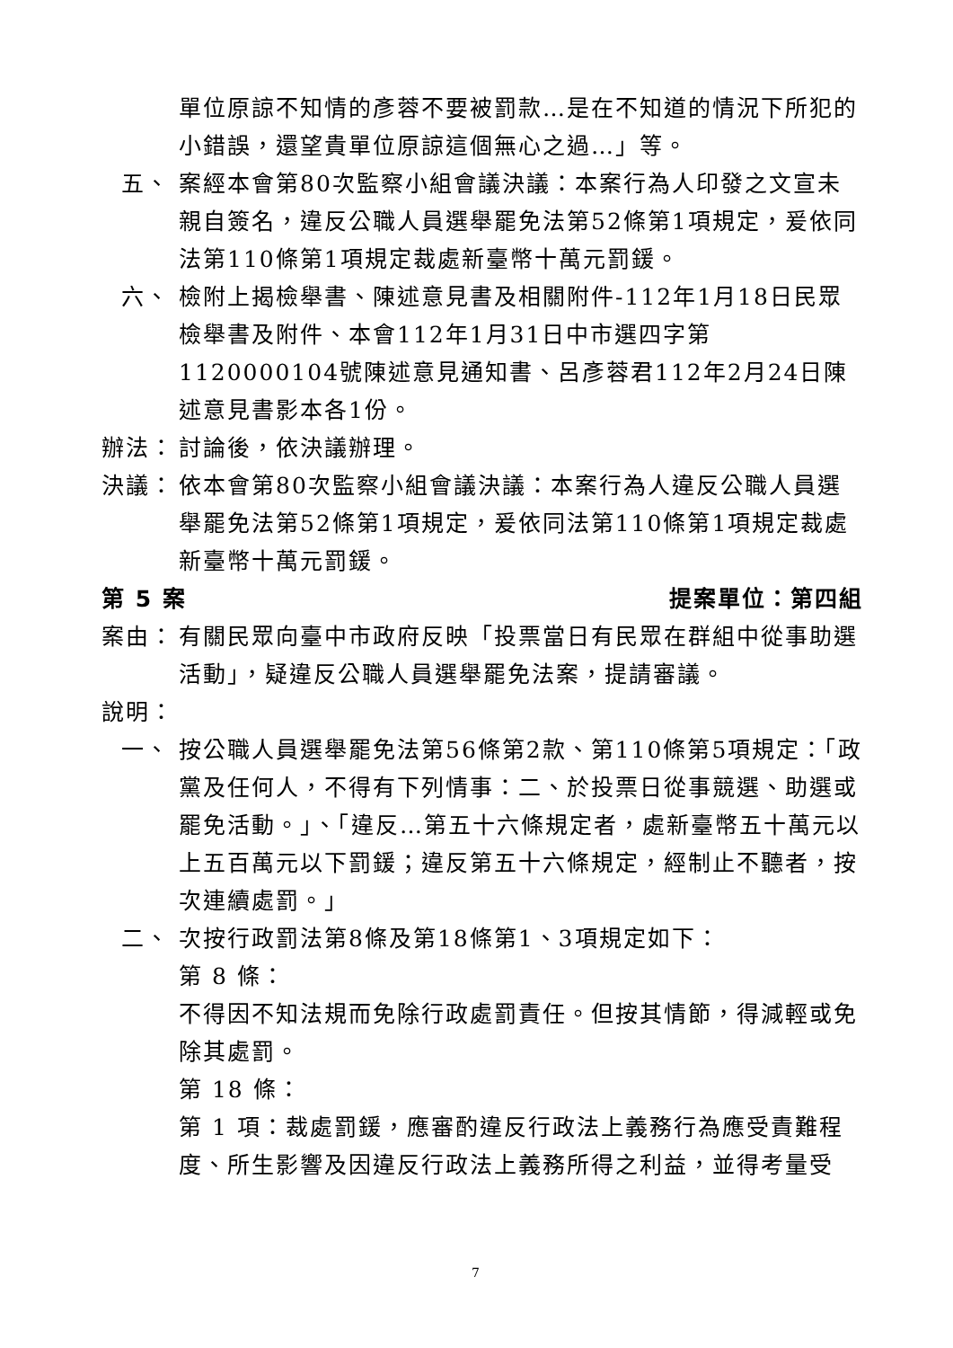單位原諒不知情的彥蓉不要被罰款…是在不知道的情況下所犯的小錯誤，還望貴單位原諒這個無心之過…」等。
五、 案經本會第80次監察小組會議決議：本案行為人印發之文宣未親自簽名，違反公職人員選舉罷免法第52條第1項規定，爰依同法第110條第1項規定裁處新臺幣十萬元罰鍰。
六、 檢附上揭檢舉書、陳述意見書及相關附件-112年1月18日民眾檢舉書及附件、本會112年1月31日中市選四字第1120000104號陳述意見通知書、呂彥蓉君112年2月24日陳述意見書影本各1份。
辦法： 討論後，依決議辦理。
決議： 依本會第80次監察小組會議決議：本案行為人違反公職人員選舉罷免法第52條第1項規定，爰依同法第110條第1項規定裁處新臺幣十萬元罰鍰。
第 5 案 提案單位：第四組
案由： 有關民眾向臺中市政府反映「投票當日有民眾在群組中從事助選活動」，疑違反公職人員選舉罷免法案，提請審議。
說明：
一、 按公職人員選舉罷免法第56條第2款、第110條第5項規定：「政黨及任何人，不得有下列情事：二、於投票日從事競選、助選或罷免活動。」、「違反…第五十六條規定者，處新臺幣五十萬元以上五百萬元以下罰鍰；違反第五十六條規定，經制止不聽者，按次連續處罰。」
二、 次按行政罰法第8條及第18條第1、3項規定如下：
第 8 條：
不得因不知法規而免除行政處罰責任。但按其情節，得減輕或免除其處罰。
第 18 條：
第 1 項：裁處罰鍰，應審酌違反行政法上義務行為應受責難程度、所生影響及因違反行政法上義務所得之利益，並得考量受
7